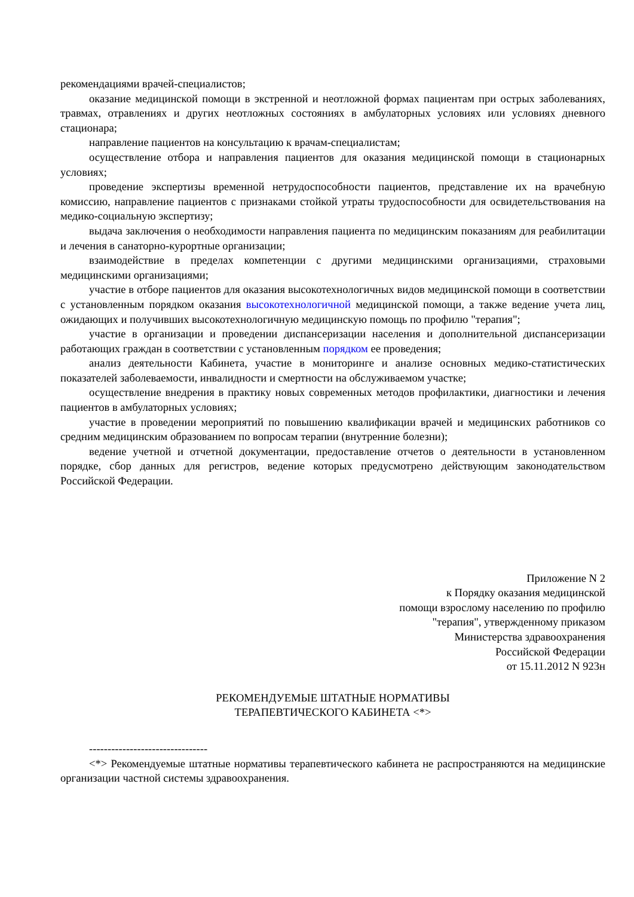рекомендациями врачей-специалистов;
оказание медицинской помощи в экстренной и неотложной формах пациентам при острых заболеваниях, травмах, отравлениях и других неотложных состояниях в амбулаторных условиях или условиях дневного стационара;
направление пациентов на консультацию к врачам-специалистам;
осуществление отбора и направления пациентов для оказания медицинской помощи в стационарных условиях;
проведение экспертизы временной нетрудоспособности пациентов, представление их на врачебную комиссию, направление пациентов с признаками стойкой утраты трудоспособности для освидетельствования на медико-социальную экспертизу;
выдача заключения о необходимости направления пациента по медицинским показаниям для реабилитации и лечения в санаторно-курортные организации;
взаимодействие в пределах компетенции с другими медицинскими организациями, страховыми медицинскими организациями;
участие в отборе пациентов для оказания высокотехнологичных видов медицинской помощи в соответствии с установленным порядком оказания высокотехнологичной медицинской помощи, а также ведение учета лиц, ожидающих и получивших высокотехнологичную медицинскую помощь по профилю "терапия";
участие в организации и проведении диспансеризации населения и дополнительной диспансеризации работающих граждан в соответствии с установленным порядком ее проведения;
анализ деятельности Кабинета, участие в мониторинге и анализе основных медико-статистических показателей заболеваемости, инвалидности и смертности на обслуживаемом участке;
осуществление внедрения в практику новых современных методов профилактики, диагностики и лечения пациентов в амбулаторных условиях;
участие в проведении мероприятий по повышению квалификации врачей и медицинских работников со средним медицинским образованием по вопросам терапии (внутренние болезни);
ведение учетной и отчетной документации, предоставление отчетов о деятельности в установленном порядке, сбор данных для регистров, ведение которых предусмотрено действующим законодательством Российской Федерации.
Приложение N 2
к Порядку оказания медицинской
помощи взрослому населению по профилю
"терапия", утвержденному приказом
Министерства здравоохранения
Российской Федерации
от 15.11.2012 N 923н
РЕКОМЕНДУЕМЫЕ ШТАТНЫЕ НОРМАТИВЫ
ТЕРАПЕВТИЧЕСКОГО КАБИНЕТА <*>
--------------------------------
<*> Рекомендуемые штатные нормативы терапевтического кабинета не распространяются на медицинские организации частной системы здравоохранения.